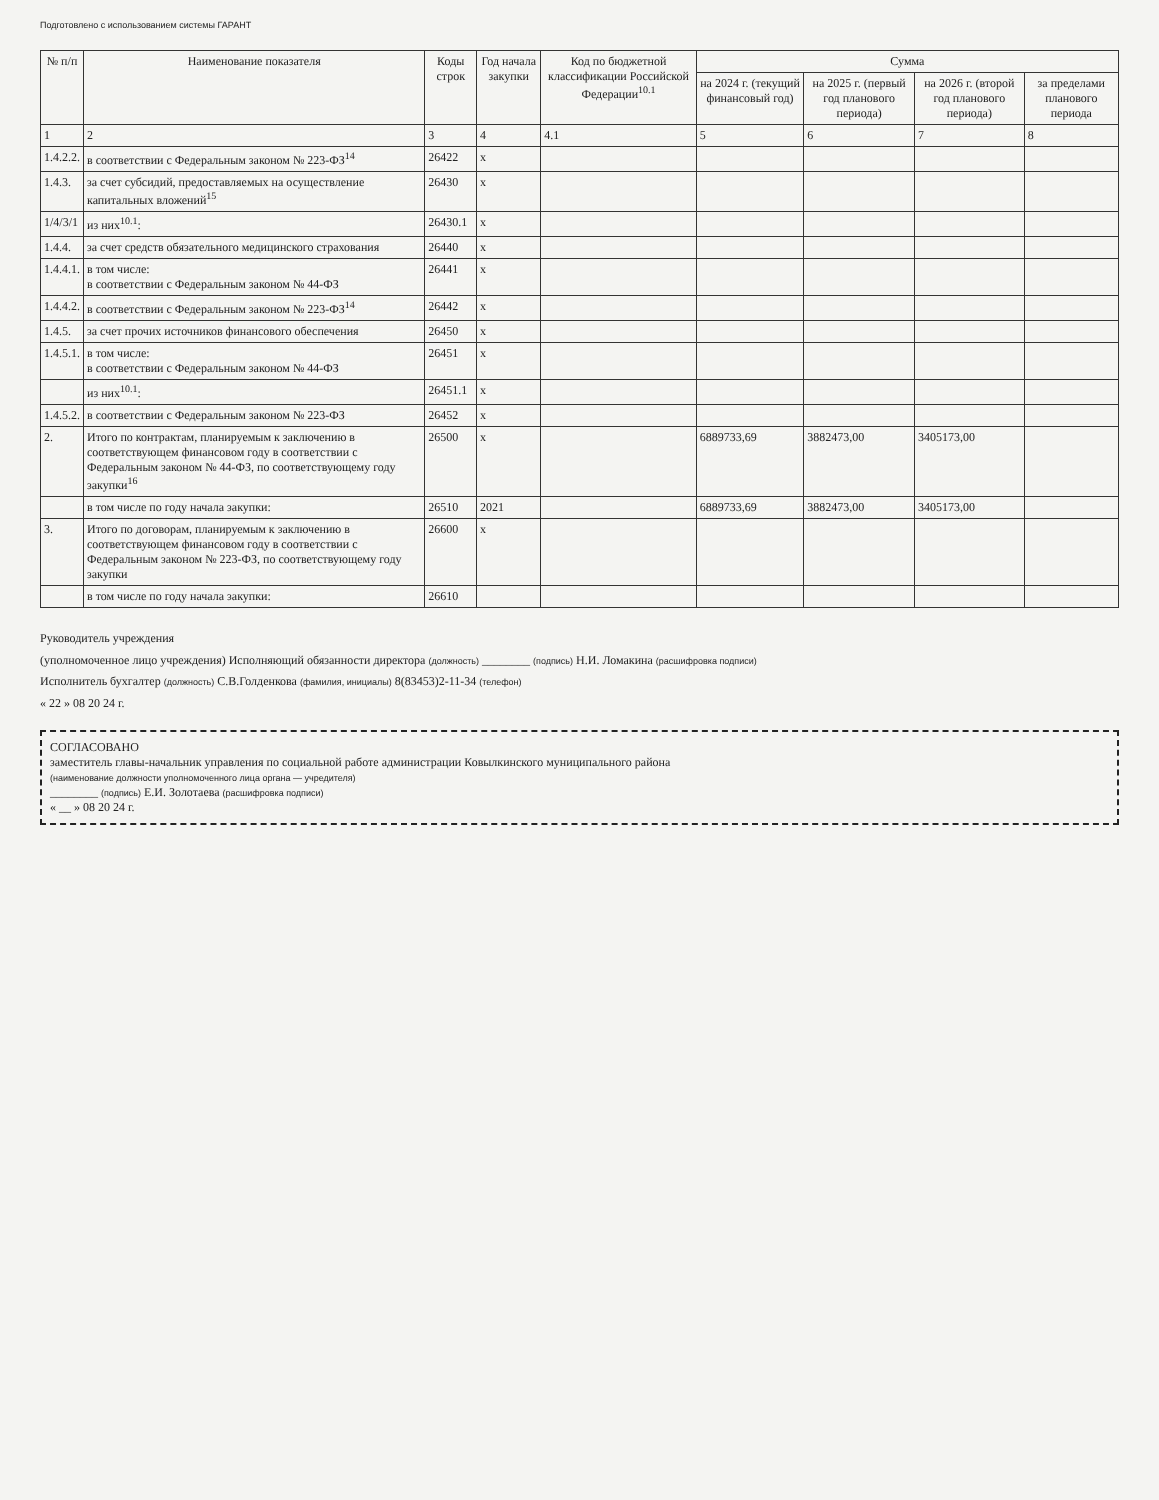Подготовлено с использованием системы ГАРАНТ
| № п/п | Наименование показателя | Коды строк | Год начала закупки | Код по бюджетной классификации Российской Федерации<sup>10.1</sup> | Сумма | | | |
| --- | --- | --- | --- | --- | --- | --- | --- | --- |
| | | | | | на 2024 г. (текущий финансовый год) | на 2025 г. (первый год планового периода) | на 2026 г. (второй год планового периода) | за пределами планового периода |
| 1 | 2 | 3 | 4 | 4.1 | 5 | 6 | 7 | 8 |
| 1.4.2.2. | в соответствии с Федеральным законом № 223-ФЗ<sup>14</sup> | 26422 | х | | | | | |
| 1.4.3. | за счет субсидий, предоставляемых на осуществление капитальных вложений<sup>15</sup> | 26430 | х | | | | | |
| 1/4/3/1 | из них<sup>10.1</sup>: | 26430.1 | х | | | | | |
| 1.4.4. | за счет средств обязательного медицинского страхования | 26440 | х | | | | | |
| 1.4.4.1. | в том числе: в соответствии с Федеральным законом № 44-ФЗ | 26441 | х | | | | | |
| 1.4.4.2. | в соответствии с Федеральным законом № 223-ФЗ<sup>14</sup> | 26442 | х | | | | | |
| 1.4.5. | за счет прочих источников финансового обеспечения | 26450 | х | | | | | |
| 1.4.5.1. | в том числе: в соответствии с Федеральным законом № 44-ФЗ | 26451 | х | | | | | |
| | из них<sup>10.1</sup>: | 26451.1 | х | | | | | |
| 1.4.5.2. | в соответствии с Федеральным законом № 223-ФЗ | 26452 | х | | | | | |
| 2. | Итого по контрактам, планируемым к заключению в соответствующем финансовом году в соответствии с Федеральным законом № 44-ФЗ, по соответствующему году закупки<sup>16</sup> | 26500 | х | | 6889733,69 | 3882473,00 | 3405173,00 | |
| | в том числе по году начала закупки: | 26510 | 2021 | | 6889733,69 | 3882473,00 | 3405173,00 | |
| 3. | Итого по договорам, планируемым к заключению в соответствующем финансовом году в соответствии с Федеральным законом № 223-ФЗ, по соответствующему году закупки | 26600 | х | | | | | |
| | в том числе по году начала закупки: | 26610 | | | | | | |
Руководитель учреждения
(уполномоченное лицо учреждения) Исполняющий обязанности директора (должность) ________ (подпись) Н.И. Ломакина (расшифровка подписи)
Исполнитель бухгалтер (должность) С.В.Голденкова (фамилия, инициалы) 8(83453)2-11-34 (телефон)
« 22 » 08 20 24 г.
СОГЛАСОВАНО
заместитель главы-начальник управления по социальной работе администрации Ковылкинского муниципального района
(наименование должности уполномоченного лица органа — учредителя)
________ (подпись) Е.И. Золотаева (расшифровка подписи)
« __ » 08 20 24 г.